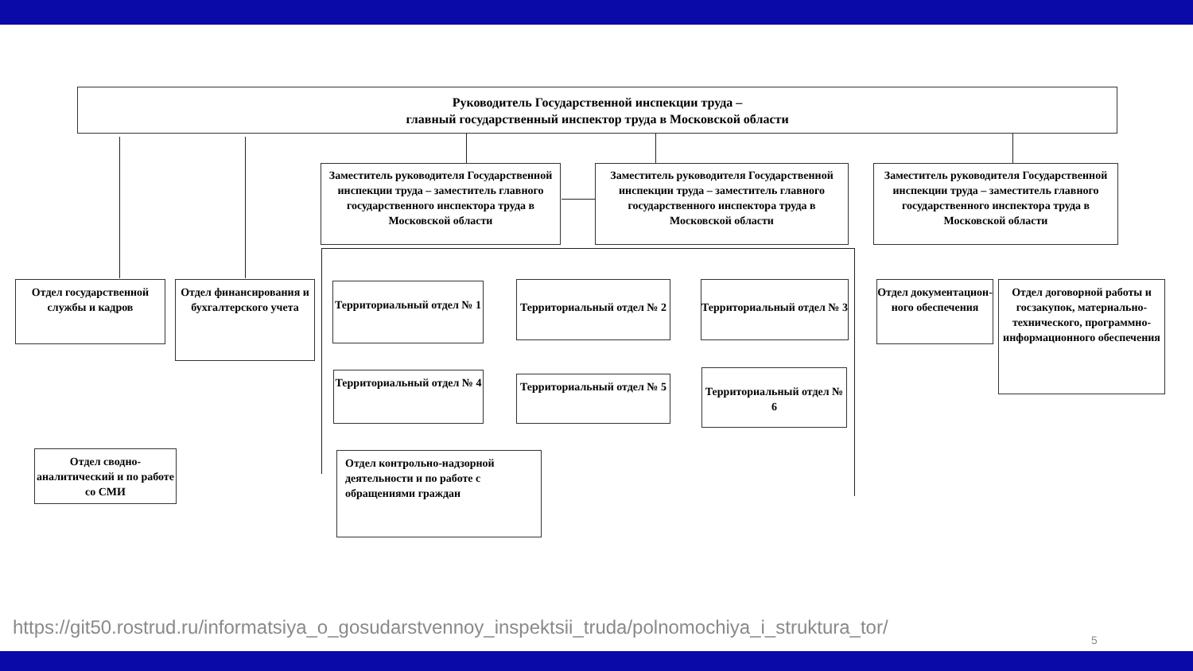Руководитель Государственной инспекции труда –
главный государственный инспектор труда в Московской области
Заместитель руководителя Государственной инспекции труда – заместитель главного государственного инспектора труда в Московской области
Заместитель руководителя Государственной инспекции труда – заместитель главного государственного инспектора труда в Московской области
Заместитель руководителя Государственной инспекции труда – заместитель главного государственного инспектора труда в Московской области
Отдел государственной службы и кадров
Отдел финансирования и бухгалтерского учета
Территориальный отдел № 1
Территориальный отдел № 2
Территориальный отдел № 3
Отдел документацион-ного обеспечения
Отдел договорной работы и госзакупок, материально-технического, программно-информационного обеспечения
Территориальный отдел № 4
Территориальный отдел № 5
Территориальный отдел № 6
Отдел сводно-аналитический и по работе со СМИ
Отдел контрольно-надзорной деятельности и по работе с обращениями граждан
https://git50.rostrud.ru/informatsiya_o_gosudarstvennoy_inspektsii_truda/polnomochiya_i_struktura_tor/
5